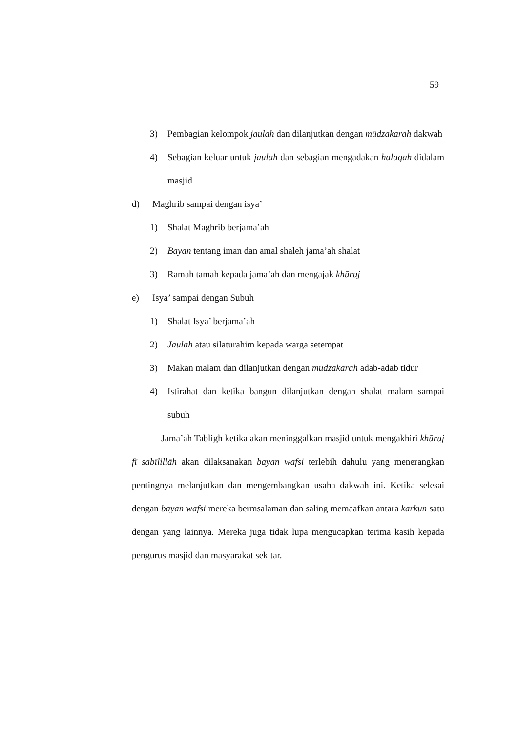59
3) Pembagian kelompok jaulah dan dilanjutkan dengan mūdzakarah dakwah
4) Sebagian keluar untuk jaulah dan sebagian mengadakan halaqah didalam masjid
d) Maghrib sampai dengan isya’
1) Shalat Maghrib berjama’ah
2) Bayan tentang iman dan amal shaleh jama’ah shalat
3) Ramah tamah kepada jama’ah dan mengajak khūruj
e) Isya’ sampai dengan Subuh
1) Shalat Isya’ berjama’ah
2) Jaulah atau silaturahim kepada warga setempat
3) Makan malam dan dilanjutkan dengan mudzakarah adab-adab tidur
4) Istirahat dan ketika bangun dilanjutkan dengan shalat malam sampai subuh
Jama’ah Tabligh ketika akan meninggalkan masjid untuk mengakhiri khūruj fī sabīlillāh akan dilaksanakan bayan wafsi terlebih dahulu yang menerangkan pentingnya melanjutkan dan mengembangkan usaha dakwah ini. Ketika selesai dengan bayan wafsi mereka bermsalaman dan saling memaafkan antara karkun satu dengan yang lainnya. Mereka juga tidak lupa mengucapkan terima kasih kepada pengurus masjid dan masyarakat sekitar.